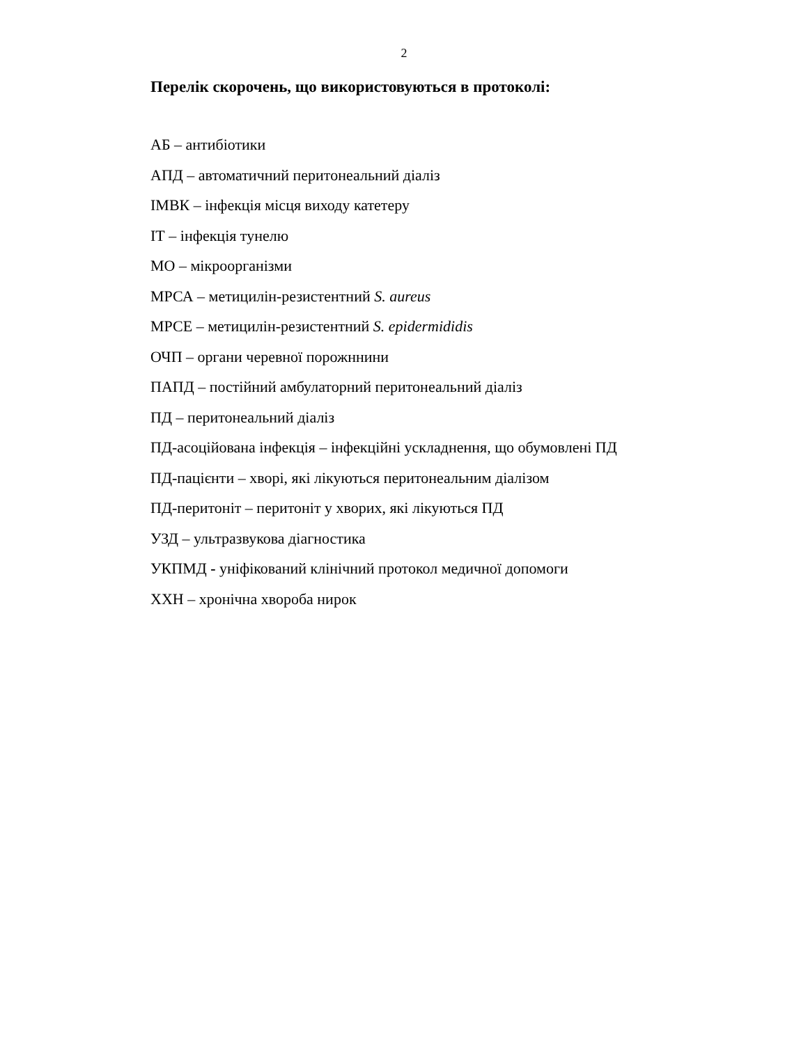2
Перелік скорочень, що використовуються в протоколі:
АБ – антибіотики
АПД – автоматичний перитонеальний діаліз
ІМВК – інфекція місця виходу катетеру
ІТ – інфекція тунелю
МО – мікроорганізми
МРСА – метицилін-резистентний S. aureus
МРСЕ – метицилін-резистентний S. epidermididis
ОЧП – органи черевної порожннини
ПАПД – постійний амбулаторний перитонеальний діаліз
ПД – перитонеальний діаліз
ПД-асоційована інфекція – інфекційні ускладнення, що обумовлені ПД
ПД-пацієнти – хворі, які лікуються перитонеальним діалізом
ПД-перитоніт – перитоніт у хворих, які лікуються ПД
УЗД – ультразвукова діагностика
УКПМД - уніфікований клінічний протокол медичної допомоги
ХХН – хронічна хвороба нирок